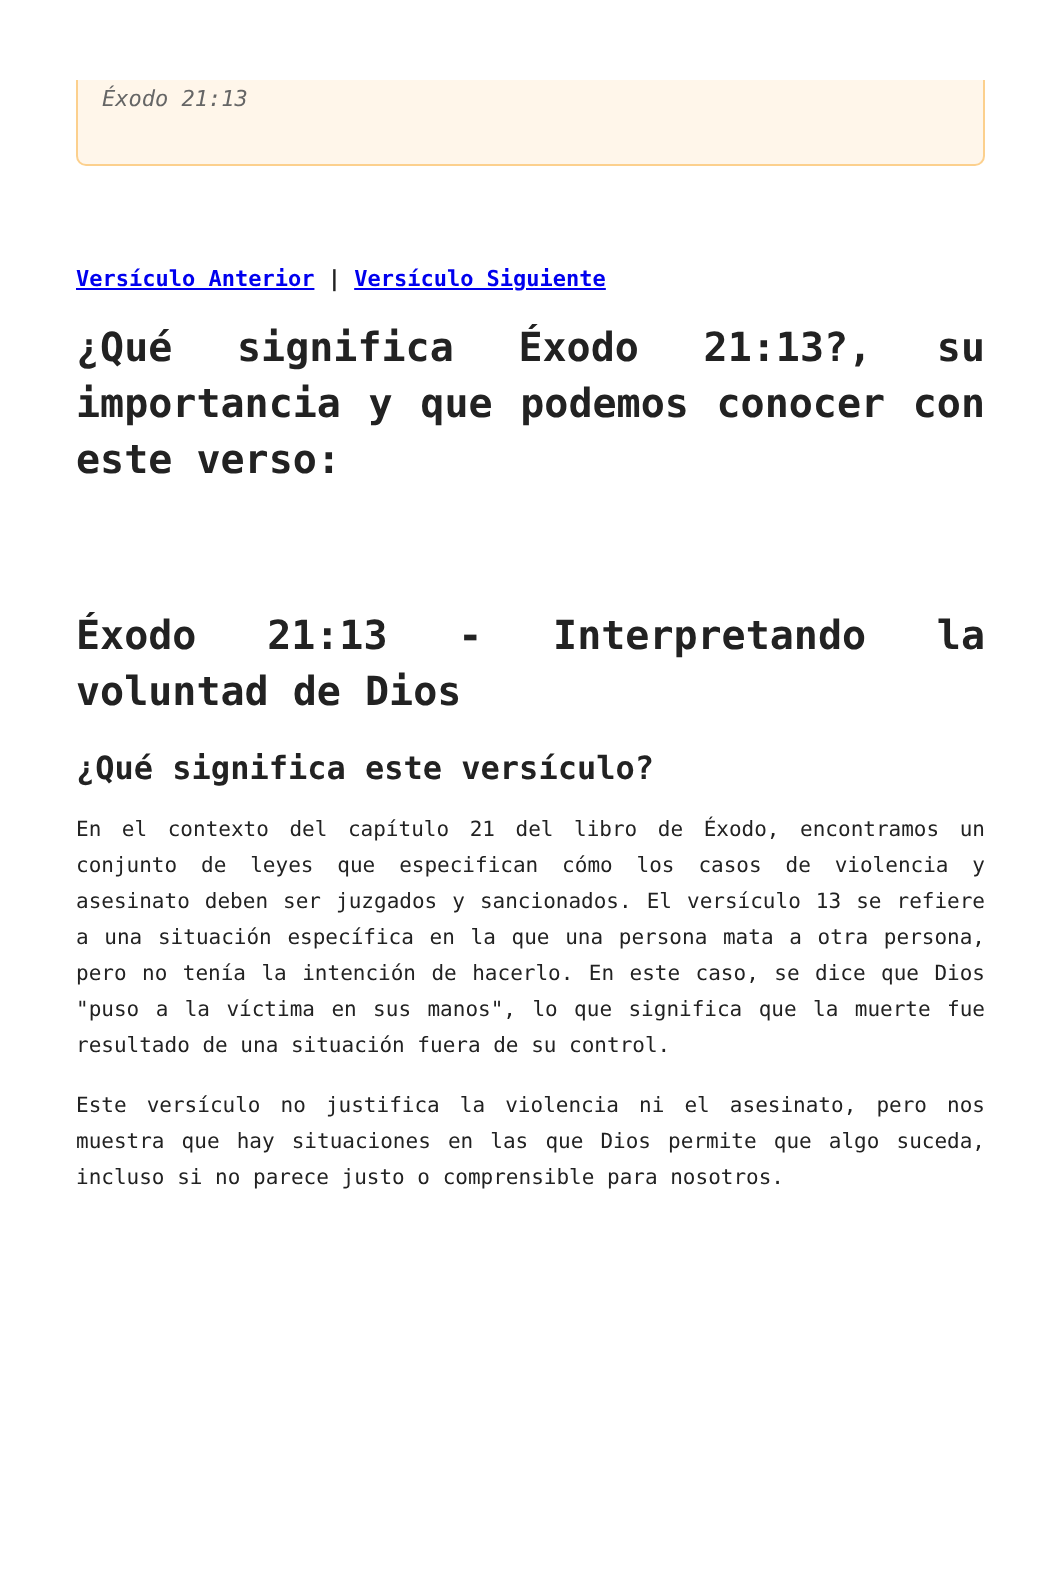Éxodo 21:13
Versículo Anterior | Versículo Siguiente
¿Qué significa Éxodo 21:13?, su importancia y que podemos conocer con este verso:
Éxodo 21:13 - Interpretando la voluntad de Dios
¿Qué significa este versículo?
En el contexto del capítulo 21 del libro de Éxodo, encontramos un conjunto de leyes que especifican cómo los casos de violencia y asesinato deben ser juzgados y sancionados. El versículo 13 se refiere a una situación específica en la que una persona mata a otra persona, pero no tenía la intención de hacerlo. En este caso, se dice que Dios "puso a la víctima en sus manos", lo que significa que la muerte fue resultado de una situación fuera de su control.
Este versículo no justifica la violencia ni el asesinato, pero nos muestra que hay situaciones en las que Dios permite que algo suceda, incluso si no parece justo o comprensible para nosotros.